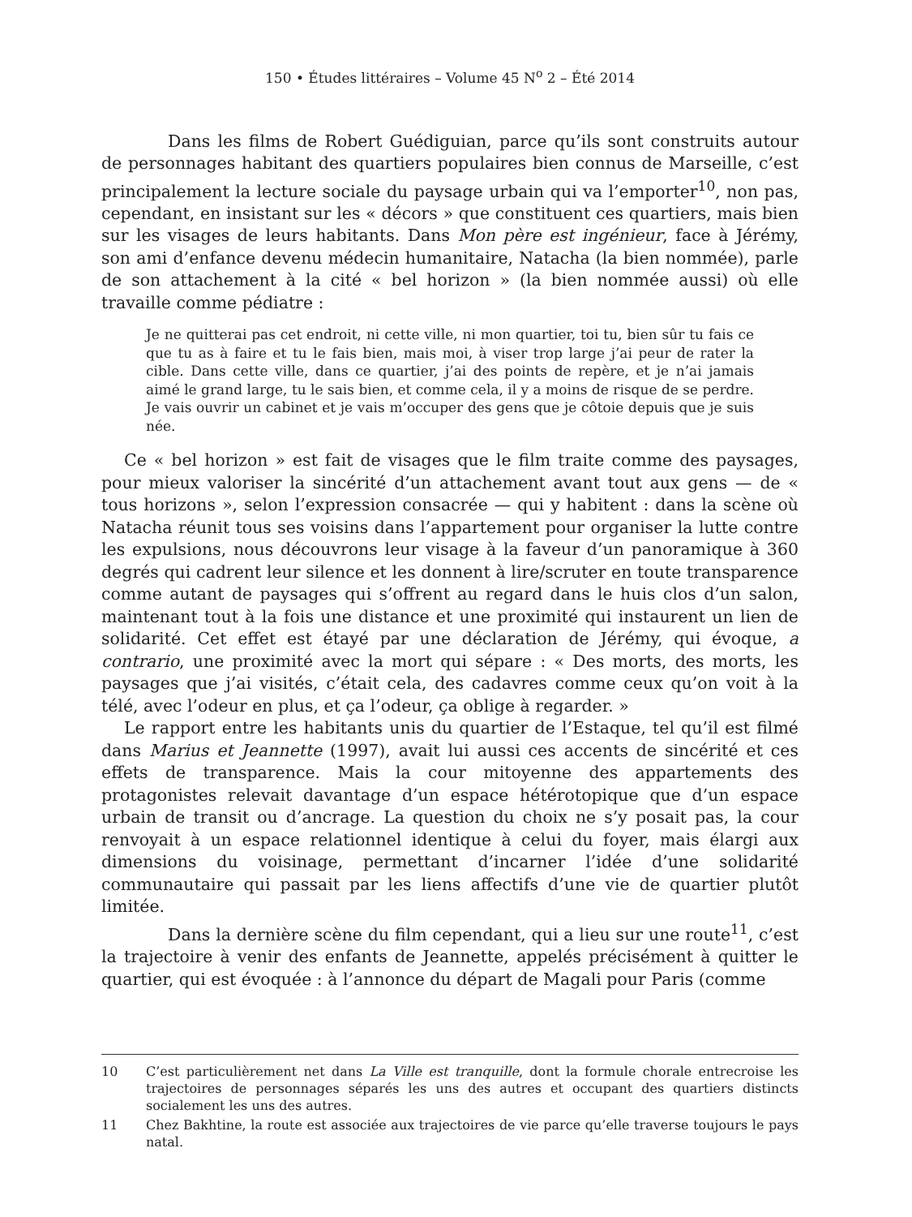150 • Études littéraires – Volume 45 N<sup>o</sup> 2 – Été 2014
Dans les films de Robert Guédiguian, parce qu’ils sont construits autour de personnages habitant des quartiers populaires bien connus de Marseille, c’est principalement la lecture sociale du paysage urbain qui va l’emporter<sup>10</sup>, non pas, cependant, en insistant sur les « décors » que constituent ces quartiers, mais bien sur les visages de leurs habitants. Dans Mon père est ingénieur, face à Jérémy, son ami d’enfance devenu médecin humanitaire, Natacha (la bien nommée), parle de son attachement à la cité « bel horizon » (la bien nommée aussi) où elle travaille comme pédiatre :
Je ne quitterai pas cet endroit, ni cette ville, ni mon quartier, toi tu, bien sûr tu fais ce que tu as à faire et tu le fais bien, mais moi, à viser trop large j’ai peur de rater la cible. Dans cette ville, dans ce quartier, j’ai des points de repère, et je n’ai jamais aimé le grand large, tu le sais bien, et comme cela, il y a moins de risque de se perdre. Je vais ouvrir un cabinet et je vais m’occuper des gens que je côtoie depuis que je suis née.
Ce « bel horizon » est fait de visages que le film traite comme des paysages, pour mieux valoriser la sincérité d’un attachement avant tout aux gens — de « tous horizons », selon l’expression consacrée — qui y habitent : dans la scène où Natacha réunit tous ses voisins dans l’appartement pour organiser la lutte contre les expulsions, nous découvrons leur visage à la faveur d’un panoramique à 360 degrés qui cadrent leur silence et les donnent à lire/scruter en toute transparence comme autant de paysages qui s’offrent au regard dans le huis clos d’un salon, maintenant tout à la fois une distance et une proximité qui instaurent un lien de solidarité. Cet effet est étayé par une déclaration de Jérémy, qui évoque, a contrario, une proximité avec la mort qui sépare : « Des morts, des morts, les paysages que j’ai visités, c’était cela, des cadavres comme ceux qu’on voit à la télé, avec l’odeur en plus, et ça l’odeur, ça oblige à regarder. »
Le rapport entre les habitants unis du quartier de l’Estaque, tel qu’il est filmé dans Marius et Jeannette (1997), avait lui aussi ces accents de sincérité et ces effets de transparence. Mais la cour mitoyenne des appartements des protagonistes relevait davantage d’un espace hétérotopique que d’un espace urbain de transit ou d’ancrage. La question du choix ne s’y posait pas, la cour renvoyait à un espace relationnel identique à celui du foyer, mais élargi aux dimensions du voisinage, permettant d’incarner l’idée d’une solidarité communautaire qui passait par les liens affectifs d’une vie de quartier plutôt limitée.
Dans la dernière scène du film cependant, qui a lieu sur une route<sup>11</sup>, c’est la trajectoire à venir des enfants de Jeannette, appelés précisément à quitter le quartier, qui est évoquée : à l’annonce du départ de Magali pour Paris (comme
10 C’est particulièrement net dans La Ville est tranquille, dont la formule chorale entrecroise les trajectoires de personnages séparés les uns des autres et occupant des quartiers distincts socialement les uns des autres.
11 Chez Bakhtine, la route est associée aux trajectoires de vie parce qu’elle traverse toujours le pays natal.